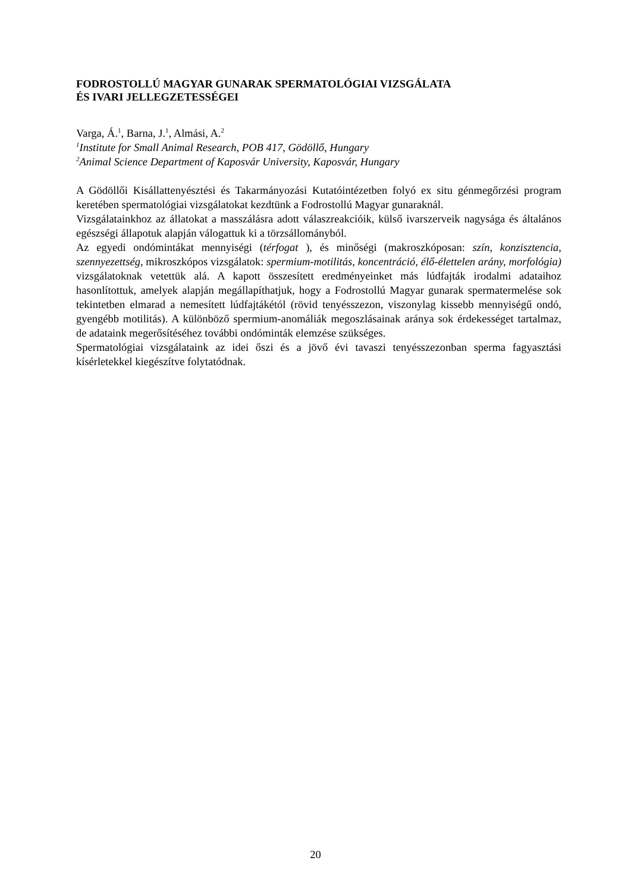FODROSTOLLÚ MAGYAR GUNARAK SPERMATOLÓGIAI VIZSGÁLATA
ÉS IVARI JELLEGZETESSÉGEI
Varga, Á.<sup>1</sup>, Barna, J.<sup>1</sup>, Almási, A.<sup>2</sup>
<sup>1</sup> Institute for Small Animal Research, POB 417, Gödöllő, Hungary
<sup>2</sup> Animal Science Department of Kaposvár University, Kaposvár, Hungary
A Gödöllői Kisállattenyésztési és Takarmányozási Kutatóintézetben folyó ex situ génmegőrzési program keretében spermatológiai vizsgálatokat kezdtünk a Fodrostollú Magyar gunaraknál.
Vizsgálatainkhoz az állatokat a masszálásra adott válaszreakcióik, külső ivarszerveik nagysága és általános egészségi állapotuk alapján válogattuk ki a törzsállományból.
Az egyedi ondómintákat mennyiségi (térfogat ), és minőségi (makroszkóposan: szín, konzisztencia, szennyezettség, mikroszkópos vizsgálatok: spermium-motilitás, koncentráció, élő-élettelen arány, morfológia) vizsgálatoknak vetettük alá. A kapott összesített eredményeinket más lúdfajták irodalmi adataihoz hasonlítottuk, amelyek alapján megállapíthatjuk, hogy a Fodrostollú Magyar gunarak spermatermelése sok tekintetben elmarad a nemesített lúdfajtákétól (rövid tenyésszezon, viszonylag kissebb mennyiségű ondó, gyengébb motilitás). A különböző spermium-anomáliák megoszlásainak aránya sok érdekességet tartalmaz, de adataink megerősítéséhez további ondóminták elemzése szükséges.
Spermatológiai vizsgálataink az idei őszi és a jövő évi tavaszi tenyésszezonban sperma fagyasztási kísérletekkel kiegészítve folytatódnak.
20